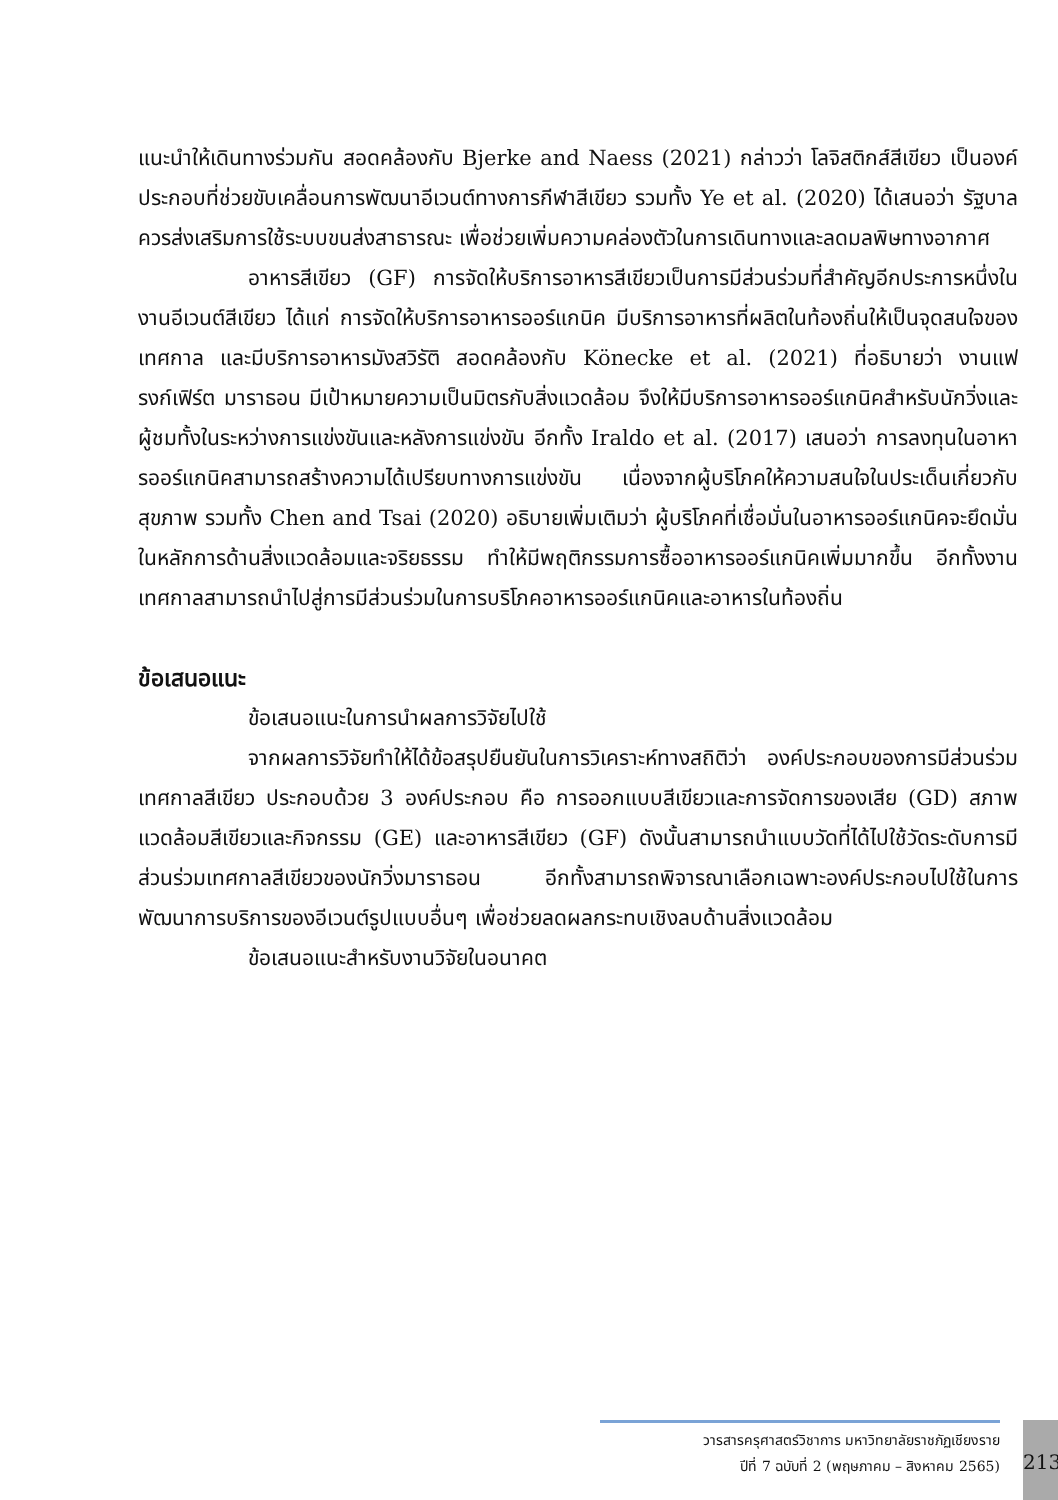แนะนำให้เดินทางร่วมกัน สอดคล้องกับ Bjerke and Naess (2021) กล่าวว่า โลจิสติกส์สีเขียว เป็นองค์ประกอบที่ช่วยขับเคลื่อนการพัฒนาอีเวนต์ทางการกีฬาสีเขียว รวมทั้ง Ye et al. (2020) ได้เสนอว่า รัฐบาลควรส่งเสริมการใช้ระบบขนส่งสาธารณะ เพื่อช่วยเพิ่มความคล่องตัวในการเดินทางและลดมลพิษทางอากาศ
อาหารสีเขียว (GF) การจัดให้บริการอาหารสีเขียวเป็นการมีส่วนร่วมที่สำคัญอีกประการหนึ่งในงานอีเวนต์สีเขียว ได้แก่ การจัดให้บริการอาหารออร์แกนิค มีบริการอาหารที่ผลิตในท้องถิ่นให้เป็นจุดสนใจของเทศกาล และมีบริการอาหารมังสวิรัติ สอดคล้องกับ Könecke et al. (2021) ที่อธิบายว่า งานแฟรงก์เฟิร์ต มาราธอน มีเป้าหมายความเป็นมิตรกับสิ่งแวดล้อม จึงให้มีบริการอาหารออร์แกนิคสำหรับนักวิ่งและผู้ชมทั้งในระหว่างการแข่งขันและหลังการแข่งขัน อีกทั้ง Iraldo et al. (2017) เสนอว่า การลงทุนในอาหารออร์แกนิคสามารถสร้างความได้เปรียบทางการแข่งขัน เนื่องจากผู้บริโภคให้ความสนใจในประเด็นเกี่ยวกับสุขภาพ รวมทั้ง Chen and Tsai (2020) อธิบายเพิ่มเติมว่า ผู้บริโภคที่เชื่อมั่นในอาหารออร์แกนิคจะยึดมั่นในหลักการด้านสิ่งแวดล้อมและจริยธรรม ทำให้มีพฤติกรรมการซื้ออาหารออร์แกนิคเพิ่มมากขึ้น อีกทั้งงานเทศกาลสามารถนำไปสู่การมีส่วนร่วมในการบริโภคอาหารออร์แกนิคและอาหารในท้องถิ่น
ข้อเสนอแนะ
ข้อเสนอแนะในการนำผลการวิจัยไปใช้
จากผลการวิจัยทำให้ได้ข้อสรุปยืนยันในการวิเคราะห์ทางสถิติว่า องค์ประกอบของการมีส่วนร่วมเทศกาลสีเขียว ประกอบด้วย 3 องค์ประกอบ คือ การออกแบบสีเขียวและการจัดการของเสีย (GD) สภาพแวดล้อมสีเขียวและกิจกรรม (GE) และอาหารสีเขียว (GF) ดังนั้นสามารถนำแบบวัดที่ได้ไปใช้วัดระดับการมีส่วนร่วมเทศกาลสีเขียวของนักวิ่งมาราธอน อีกทั้งสามารถพิจารณาเลือกเฉพาะองค์ประกอบไปใช้ในการพัฒนาการบริการของอีเวนต์รูปแบบอื่นๆ เพื่อช่วยลดผลกระทบเชิงลบด้านสิ่งแวดล้อม
ข้อเสนอแนะสำหรับงานวิจัยในอนาคต
วารสารครุศาสตร์วิชาการ มหาวิทยาลัยราชภัฏเชียงราย
ปีที่ 7 ฉบับที่ 2 (พฤษภาคม – สิงหาคม 2565)
213